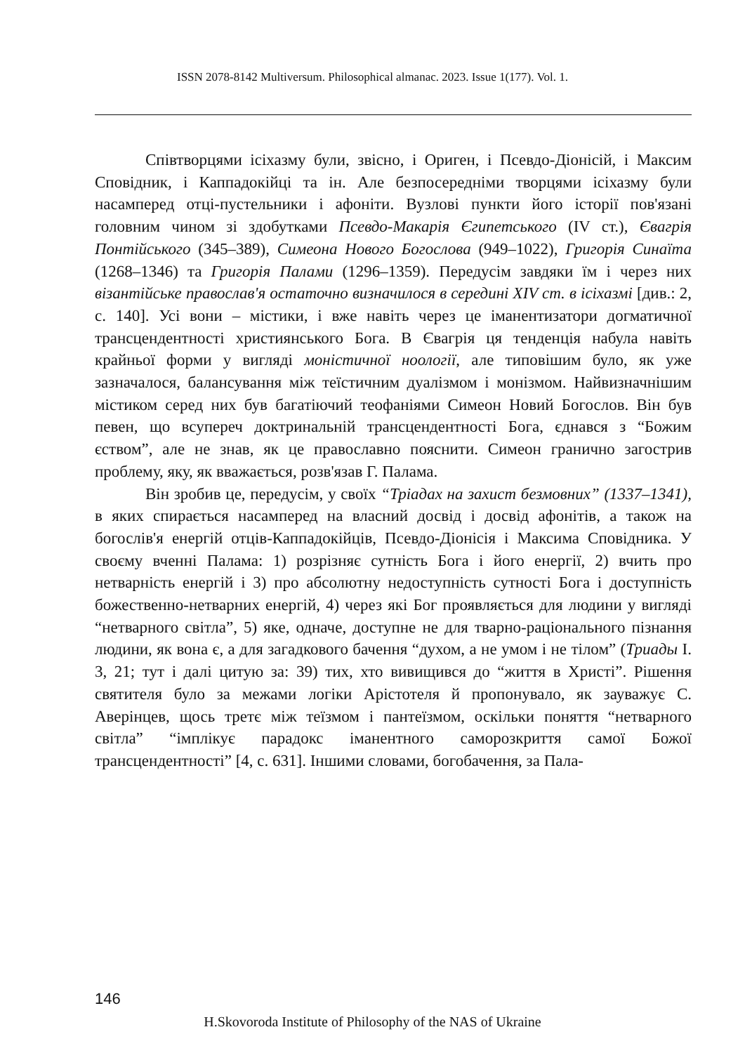ISSN 2078-8142 Multiversum. Philosophical almanac. 2023. Issue 1(177). Vol. 1.
Співтворцями ісіхазму були, звісно, і Ориген, і Псевдо-Діонісій, і Максим Сповідник, і Каппадокійці та ін. Але безпосередніми творцями ісіхазму були насамперед отці-пустельники і афоніти. Вузлові пункти його історії пов'язані головним чином зі здобутками Псевдо-Макарія Єгипетського (IV ст.), Євагрія Понтійського (345–389), Симеона Нового Богослова (949–1022), Григорія Синаїта (1268–1346) та Григорія Палами (1296–1359). Передусім завдяки їм і через них візантійське православ'я остаточно визначилося в середині XIV ст. в ісіхазмі [див.: 2, с. 140]. Усі вони – містики, і вже навіть через це іманентизатори догматичної трансцендентності християнського Бога. В Євагрія ця тенденція набула навіть крайньої форми у вигляді моністичної ноології, але типовішим було, як уже зазначалося, балансування між теїстичним дуалізмом і монізмом. Найвизначнішим містиком серед них був багатіючий теофаніями Симеон Новий Богослов. Він був певен, що всупереч доктринальній трансцендентності Бога, єднався з “Божим єством”, але не знав, як це православно пояснити. Симеон гранично загострив проблему, яку, як вважається, розв'язав Г. Палама.
Він зробив це, передусім, у своїх “Тріадах на захист безмовних” (1337–1341), в яких спирається насамперед на власний досвід і досвід афонітів, а також на богослів'я енергій отців-Каппадокійців, Псевдо-Діонісія і Максима Сповідника. У своєму вченні Палама: 1) розрізняє сутність Бога і його енергії, 2) вчить про нетварність енергій і 3) про абсолютну недоступність сутності Бога і доступність божественно-нетварних енергій, 4) через які Бог проявляється для людини у вигляді “нетварного світла”, 5) яке, одначе, доступне не для тварно-раціонального пізнання людини, як вона є, а для загадкового бачення “духом, а не умом і не тілом” (Триады I. 3, 21; тут і далі цитую за: 39) тих, хто вивищився до “життя в Христі”. Рішення святителя було за межами логіки Арістотеля й пропонувало, як зауважує С. Аверінцев, щось третє між теїзмом і пантеїзмом, оскільки поняття “нетварного світла” “імплікує парадокс іманентного саморозкриття самої Божої трансцендентності” [4, с. 631]. Іншими словами, богобачення, за Пала-
146
H.Skovoroda Institute of Philosophy of the NAS of Ukraine